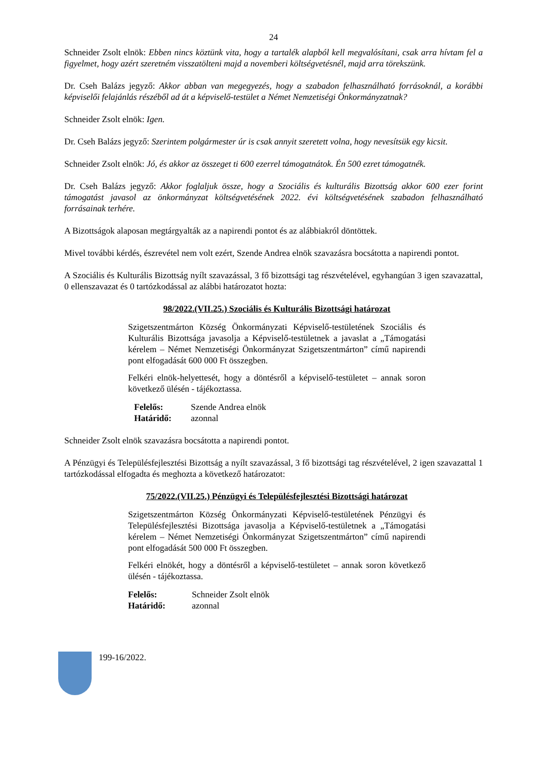24
Schneider Zsolt elnök: Ebben nincs köztünk vita, hogy a tartalék alapból kell megvalósítani, csak arra hívtam fel a figyelmet, hogy azért szeretném visszatölteni majd a novemberi költségvetésnél, majd arra törekszünk.
Dr. Cseh Balázs jegyző: Akkor abban van megegyezés, hogy a szabadon felhasználható forrásoknál, a korábbi képviselői felajánlás részéből ad át a képviselő-testület a Német Nemzetiségi Önkormányzatnak?
Schneider Zsolt elnök: Igen.
Dr. Cseh Balázs jegyző: Szerintem polgármester úr is csak annyit szeretett volna, hogy nevesítsük egy kicsit.
Schneider Zsolt elnök: Jó, és akkor az összeget ti 600 ezerrel támogatnátok. Én 500 ezret támogatnék.
Dr. Cseh Balázs jegyző: Akkor foglaljuk össze, hogy a Szociális és kulturális Bizottság akkor 600 ezer forint támogatást javasol az önkormányzat költségvetésének 2022. évi költségvetésének szabadon felhasználható forrásainak terhére.
A Bizottságok alaposan megtárgyalták az a napirendi pontot és az alábbiakról döntöttek.
Mivel további kérdés, észrevétel nem volt ezért, Szende Andrea elnök szavazásra bocsátotta a napirendi pontot.
A Szociális és Kulturális Bizottság nyílt szavazással, 3 fő bizottsági tag részvételével, egyhangúan 3 igen szavazattal, 0 ellenszavazat és 0 tartózkodással az alábbi határozatot hozta:
98/2022.(VII.25.) Szociális és Kulturális Bizottsági határozat
Szigetszentmárton Község Önkormányzati Képviselő-testületének Szociális és Kulturális Bizottsága javasolja a Képviselő-testületnek a javaslat a „Támogatási kérelem – Német Nemzetiségi Önkormányzat Szigetszentmárton” című napirendi pont elfogadását 600 000 Ft összegben.
Felkéri elnök-helyettesét, hogy a döntésről a képviselő-testületet – annak soron következő ülésén - tájékoztassa.
| Felelős: | Szende Andrea elnök |
| Határidő: | azonnal |
Schneider Zsolt elnök szavazásra bocsátotta a napirendi pontot.
A Pénzügyi és Településfejlesztési Bizottság a nyílt szavazással, 3 fő bizottsági tag részvételével, 2 igen szavazattal 1 tartózkodással elfogadta és meghozta a következő határozatot:
75/2022.(VII.25.) Pénzügyi és Településfejlesztési Bizottsági határozat
Szigetszentmárton Község Önkormányzati Képviselő-testületének Pénzügyi és Településfejlesztési Bizottsága javasolja a Képviselő-testületnek a „Támogatási kérelem – Német Nemzetiségi Önkormányzat Szigetszentmárton” című napirendi pont elfogadását 500 000 Ft összegben.
Felkéri elnökét, hogy a döntésről a képviselő-testületet – annak soron következő ülésén - tájékoztassa.
| Felelős: | Schneider Zsolt elnök |
| Határidő: | azonnal |
199-16/2022.